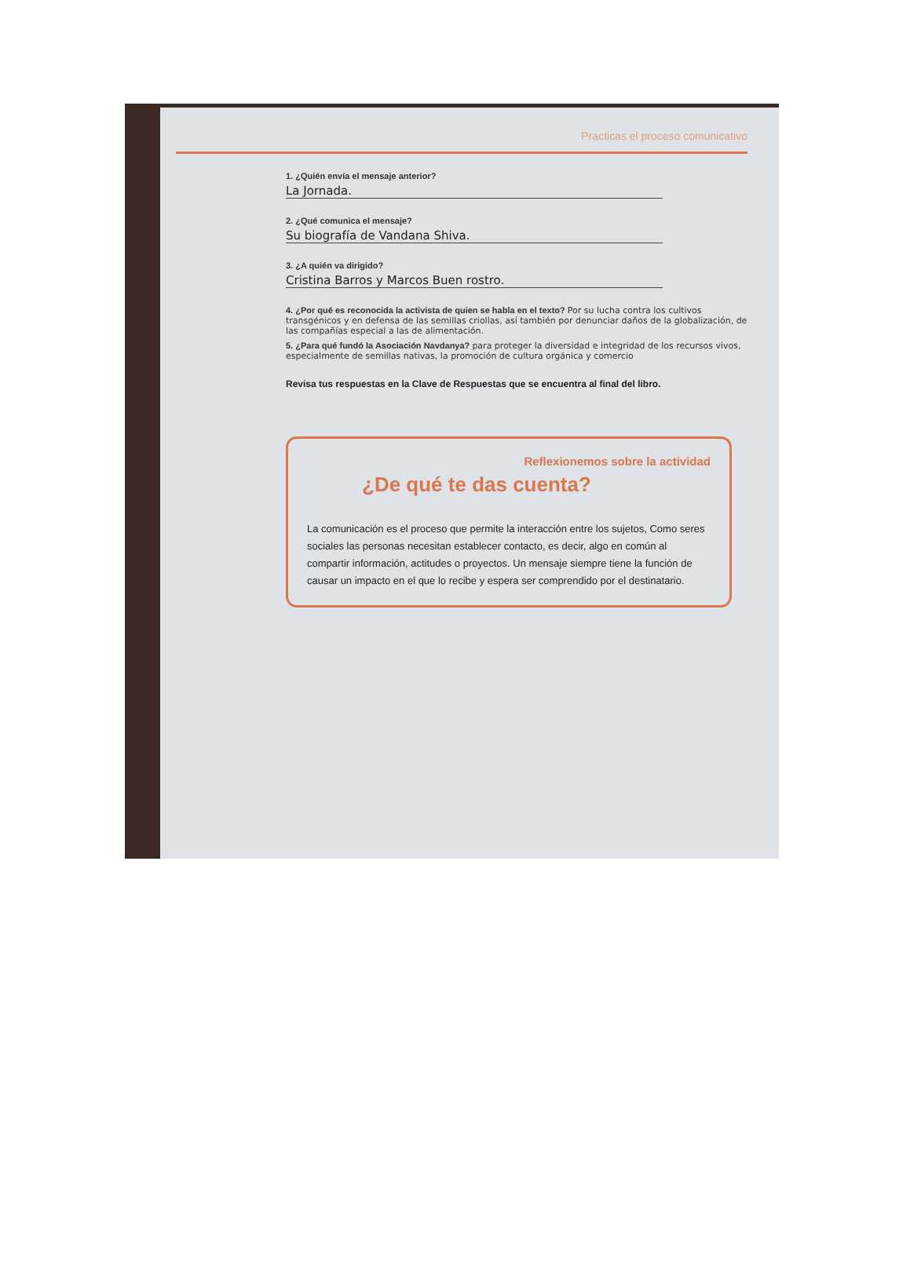Practicas el proceso comunicativo
1. ¿Quién envía el mensaje anterior?
La Jornada.
2. ¿Qué comunica el mensaje?
Su biografía de Vandana Shiva.
3. ¿A quién va dirigido?
Cristina Barros y Marcos Buen rostro.
4. ¿Por qué es reconocida la activista de quien se habla en el texto? Por su lucha contra los cultivos transgénicos y en defensa de las semillas criollas, así también por denunciar daños de la globalización, de las compañías especial a las de alimentación.
5. ¿Para qué fundó la Asociación Navdanya? para proteger la diversidad e integridad de los recursos vivos, especialmente de semillas nativas, la promoción de cultura orgánica y comercio
Revisa tus respuestas en la Clave de Respuestas que se encuentra al final del libro.
Reflexionemos sobre la actividad
¿De qué te das cuenta?
La comunicación es el proceso que permite la interacción entre los sujetos, Como seres sociales las personas necesitan establecer contacto, es decir, algo en común al compartir información, actitudes o proyectos. Un mensaje siempre tiene la función de causar un impacto en el que lo recibe y espera ser comprendido por el destinatario.